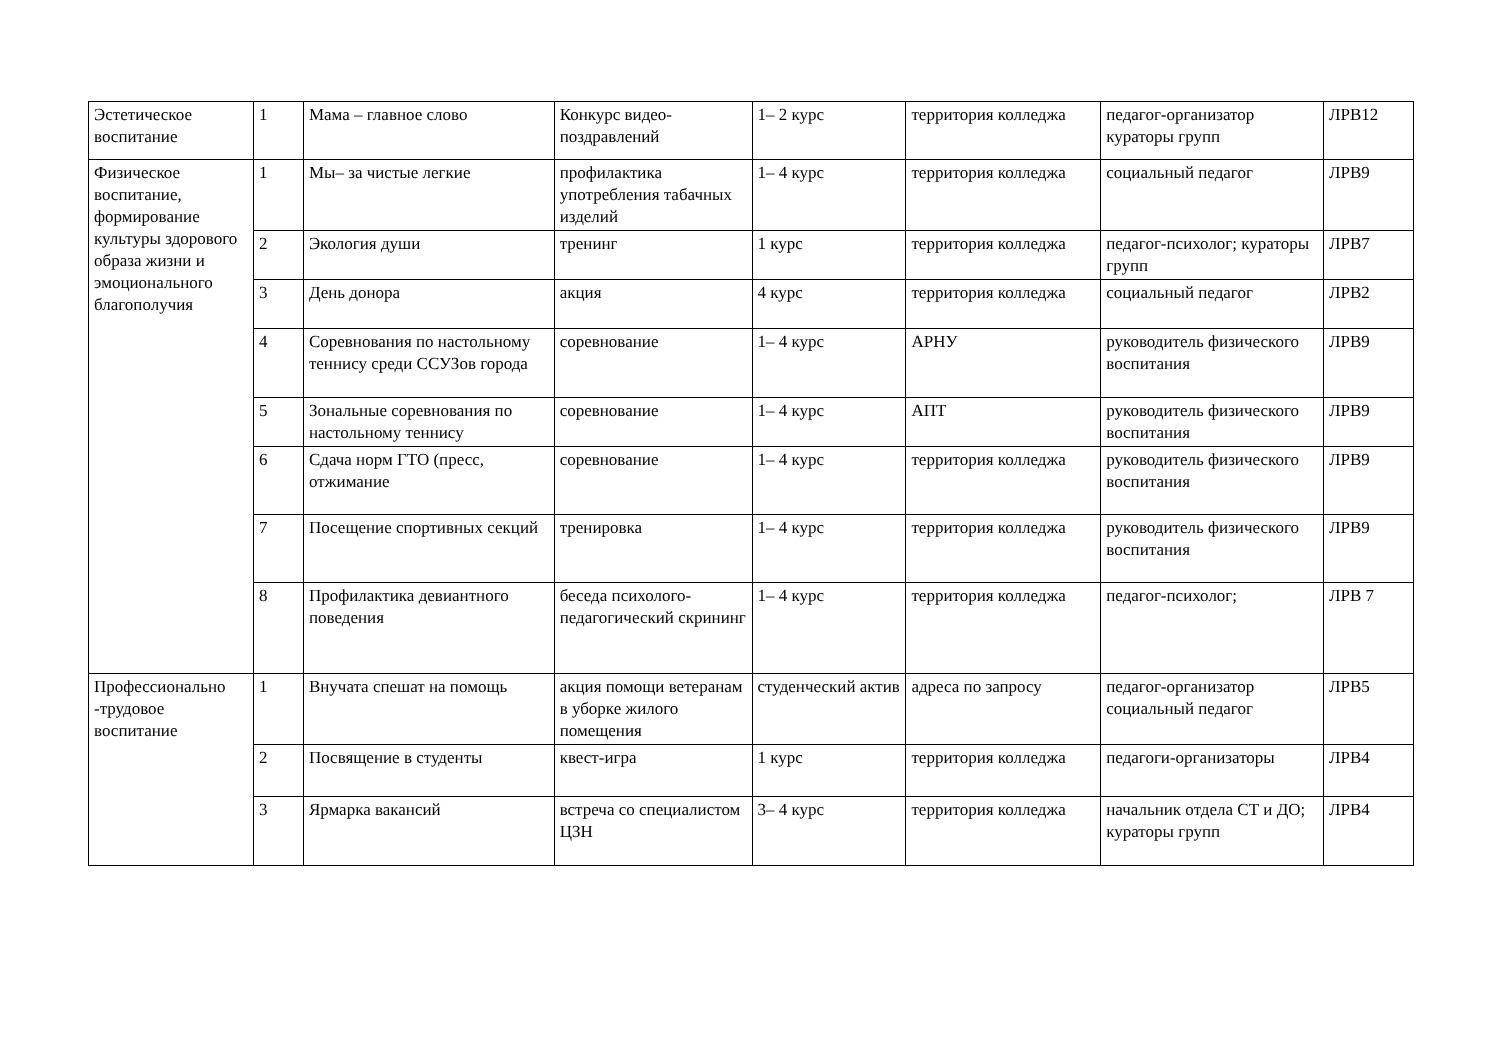| Эстетическое воспитание | 1 | Мама – главное слово | Конкурс видео-поздравлений | 1– 2 курс | территория колледжа | педагог-организатор кураторы групп | ЛРВ12 |
| Физическое воспитание, формирование культуры здорового образа жизни и эмоционального благополучия | 1 | Мы– за чистые легкие | профилактика употребления табачных изделий | 1– 4 курс | территория колледжа | социальный педагог | ЛРВ9 |
| | 2 | Экология души | тренинг | 1 курс | территория колледжа | педагог-психолог; кураторы групп | ЛРВ7 |
| | 3 | День донора | акция | 4 курс | территория колледжа | социальный педагог | ЛРВ2 |
| | 4 | Соревнования по настольному теннису среди ССУЗов города | соревнование | 1– 4 курс | АРНУ | руководитель физического воспитания | ЛРВ9 |
| | 5 | Зональные соревнования по настольному теннису | соревнование | 1– 4 курс | АПТ | руководитель физического воспитания | ЛРВ9 |
| | 6 | Сдача норм ГТО (пресс, отжимание | соревнование | 1– 4 курс | территория колледжа | руководитель физического воспитания | ЛРВ9 |
| | 7 | Посещение спортивных секций | тренировка | 1– 4 курс | территория колледжа | руководитель физического воспитания | ЛРВ9 |
| | 8 | Профилактика девиантного поведения | беседа психолого-педагогический скрининг | 1– 4 курс | территория колледжа | педагог-психолог; | ЛРВ 7 |
| Профессионально -трудовое воспитание | 1 | Внучата спешат на помощь | акция помощи ветеранам в уборке жилого помещения | студенческий актив | адреса по запросу | педагог-организатор социальный педагог | ЛРВ5 |
| | 2 | Посвящение в студенты | квест-игра | 1 курс | территория колледжа | педагоги-организаторы | ЛРВ4 |
| | 3 | Ярмарка вакансий | встреча со специалистом ЦЗН | 3– 4 курс | территория колледжа | начальник отдела СТ и ДО; кураторы групп | ЛРВ4 |